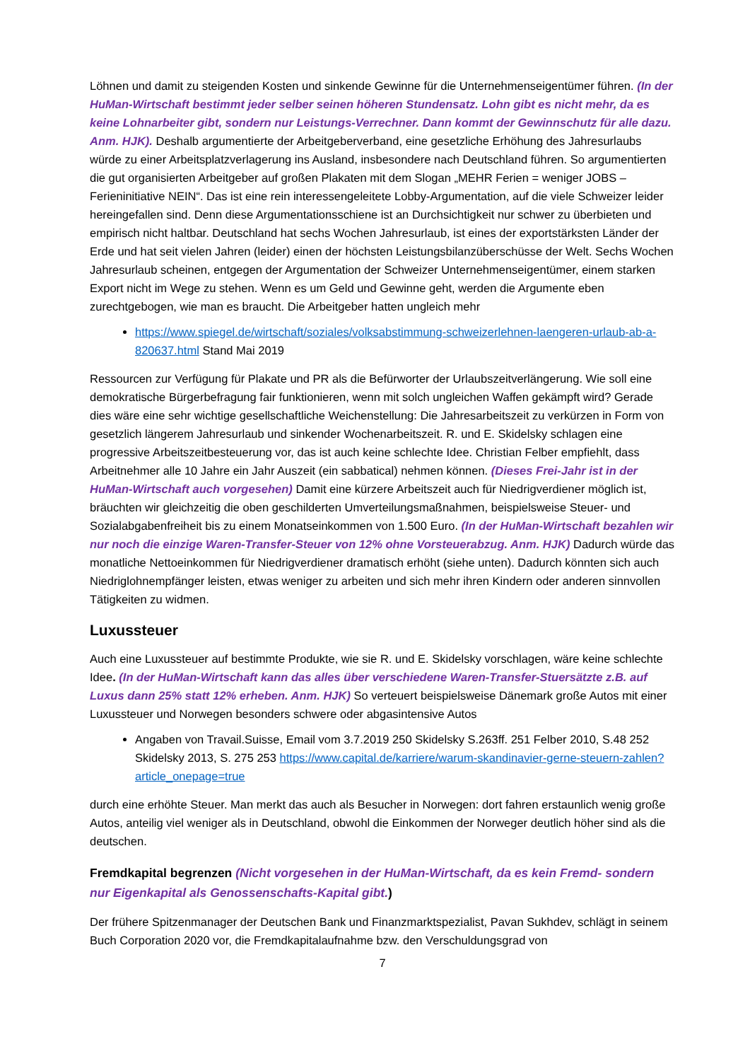Löhnen und damit zu steigenden Kosten und sinkende Gewinne für die Unternehmenseigentümer führen. (In der HuMan-Wirtschaft bestimmt jeder selber seinen höheren Stundensatz. Lohn gibt es nicht mehr, da es keine Lohnarbeiter gibt, sondern nur Leistungs-Verrechner. Dann kommt der Gewinnschutz für alle dazu. Anm. HJK). Deshalb argumentierte der Arbeitgeberverband, eine gesetzliche Erhöhung des Jahresurlaubs würde zu einer Arbeitsplatzverlagerung ins Ausland, insbesondere nach Deutschland führen. So argumentierten die gut organisierten Arbeitgeber auf großen Plakaten mit dem Slogan „MEHR Ferien = weniger JOBS – Ferieninitiative NEIN“. Das ist eine rein interessengeleitete Lobby-Argumentation, auf die viele Schweizer leider hereingefallen sind. Denn diese Argumentationsschiene ist an Durchsichtigkeit nur schwer zu überbieten und empirisch nicht haltbar. Deutschland hat sechs Wochen Jahresurlaub, ist eines der exportstärksten Länder der Erde und hat seit vielen Jahren (leider) einen der höchsten Leistungsbilanzüberschüsse der Welt. Sechs Wochen Jahresurlaub scheinen, entgegen der Argumentation der Schweizer Unternehmenseigentümer, einem starken Export nicht im Wege zu stehen. Wenn es um Geld und Gewinne geht, werden die Argumente eben zurechtgebogen, wie man es braucht. Die Arbeitgeber hatten ungleich mehr
https://www.spiegel.de/wirtschaft/soziales/volksabstimmung-schweizerlehnen-laengeren-urlaub-ab-a-820637.html Stand Mai 2019
Ressourcen zur Verfügung für Plakate und PR als die Befürworter der Urlaubszeitverlängerung. Wie soll eine demokratische Bürgerbefragung fair funktionieren, wenn mit solch ungleichen Waffen gekämpft wird? Gerade dies wäre eine sehr wichtige gesellschaftliche Weichenstellung: Die Jahresarbeitszeit zu verkürzen in Form von gesetzlich längerem Jahresurlaub und sinkender Wochenarbeitszeit. R. und E. Skidelsky schlagen eine progressive Arbeitszeitbesteuerung vor, das ist auch keine schlechte Idee. Christian Felber empfiehlt, dass Arbeitnehmer alle 10 Jahre ein Jahr Auszeit (ein sabbatical) nehmen können. (Dieses Frei-Jahr ist in der HuMan-Wirtschaft auch vorgesehen) Damit eine kürzere Arbeitszeit auch für Niedrigverdiener möglich ist, bräuchten wir gleichzeitig die oben geschilderten Umverteilungsmaßnahmen, beispielsweise Steuer- und Sozialabgabenfreiheit bis zu einem Monatseinkommen von 1.500 Euro. (In der HuMan-Wirtschaft bezahlen wir nur noch die einzige Waren-Transfer-Steuer von 12% ohne Vorsteuerabzug. Anm. HJK) Dadurch würde das monatliche Nettoeinkommen für Niedrigverdiener dramatisch erhöht (siehe unten). Dadurch könnten sich auch Niedriglohnempfänger leisten, etwas weniger zu arbeiten und sich mehr ihren Kindern oder anderen sinnvollen Tätigkeiten zu widmen.
Luxussteuer
Auch eine Luxussteuer auf bestimmte Produkte, wie sie R. und E. Skidelsky vorschlagen, wäre keine schlechte Idee. (In der HuMan-Wirtschaft kann das alles über verschiedene Waren-Transfer-Stuersätzte z.B. auf Luxus dann 25% statt 12% erheben. Anm. HJK) So verteuert beispielsweise Dänemark große Autos mit einer Luxussteuer und Norwegen besonders schwere oder abgasintensive Autos
Angaben von Travail.Suisse, Email vom 3.7.2019 250 Skidelsky S.263ff. 251 Felber 2010, S.48 252 Skidelsky 2013, S. 275 253 https://www.capital.de/karriere/warum-skandinavier-gerne-steuern-zahlen?article_onepage=true
durch eine erhöhte Steuer. Man merkt das auch als Besucher in Norwegen: dort fahren erstaunlich wenig große Autos, anteilig viel weniger als in Deutschland, obwohl die Einkommen der Norweger deutlich höher sind als die deutschen.
Fremdkapital begrenzen (Nicht vorgesehen in der HuMan-Wirtschaft, da es kein Fremd- sondern nur Eigenkapital als Genossenschafts-Kapital gibt.)
Der frühere Spitzenmanager der Deutschen Bank und Finanzmarktspezialist, Pavan Sukhdev, schlägt in seinem Buch Corporation 2020 vor, die Fremdkapitalaufnahme bzw. den Verschuldungsgrad von
7